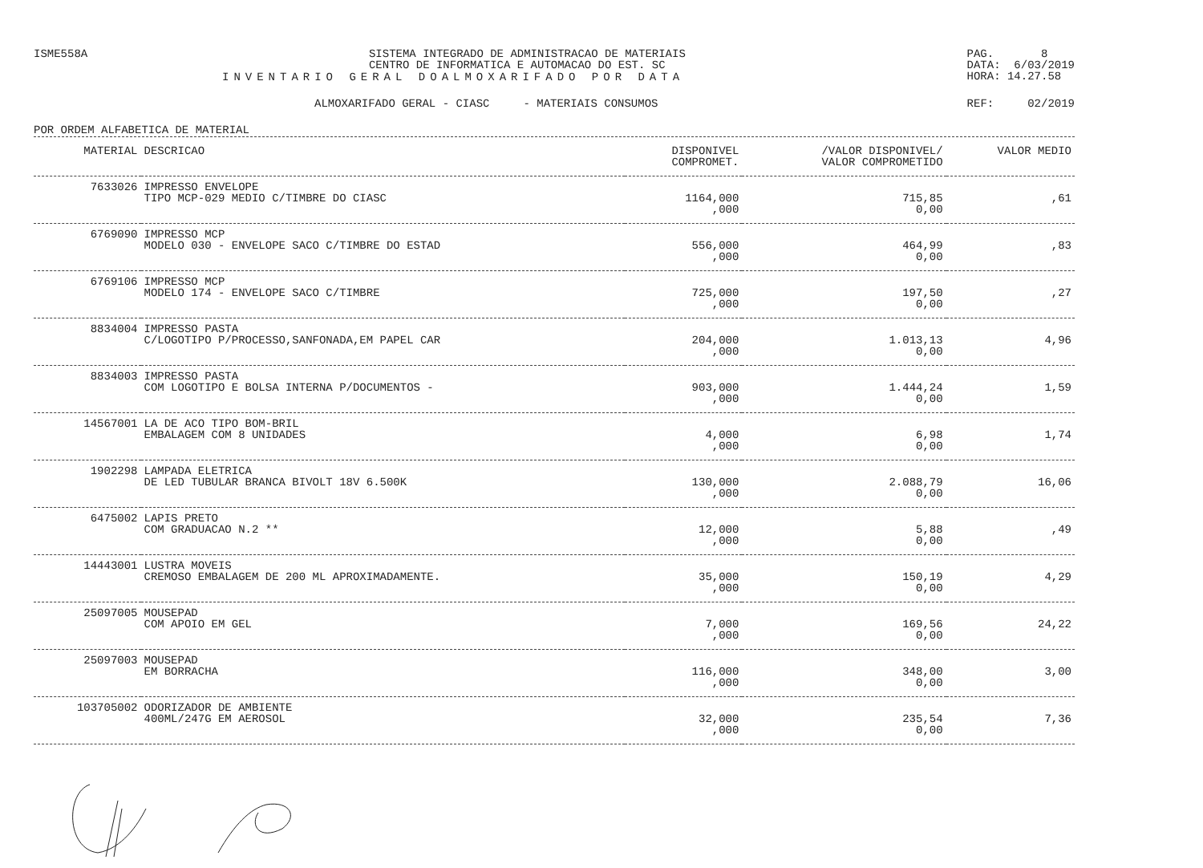ISME558A SISTEMA INTEGRADO DE ADMINISTRACAO DE MATERIAIS
CENTRO DE INFORMATICA E AUTOMACAO DO EST. SC
PAG. 8
DATA: 6/03/2019
HORA: 14.27.58
INVENTARIO GERAL DOALMOXARIFADO POR DATA
ALMOXARIFADO GERAL - CIASC - MATERIAIS CONSUMOS
REF: 02/2019
POR ORDEM ALFABETICA DE MATERIAL
| MATERIAL | DESCRICAO | DISPONIVEL COMPROMET. | /VALOR DISPONIVEL/ VALOR COMPROMETIDO | VALOR MEDIO |
| --- | --- | --- | --- | --- |
| 7633026 | IMPRESSO ENVELOPE TIPO MCP-029 MEDIO C/TIMBRE DO CIASC | 1164,000 ,000 | 715,85 0,00 | ,61 |
| 6769090 | IMPRESSO MCP MODELO 030 - ENVELOPE SACO C/TIMBRE DO ESTAD | 556,000 ,000 | 464,99 0,00 | ,83 |
| 6769106 | IMPRESSO MCP MODELO 174 - ENVELOPE SACO C/TIMBRE | 725,000 ,000 | 197,50 0,00 | ,27 |
| 8834004 | IMPRESSO PASTA C/LOGOTIPO P/PROCESSO,SANFONADA,EM PAPEL CAR | 204,000 ,000 | 1.013,13 0,00 | 4,96 |
| 8834003 | IMPRESSO PASTA COM LOGOTIPO E BOLSA INTERNA P/DOCUMENTOS - | 903,000 ,000 | 1.444,24 0,00 | 1,59 |
| 14567001 | LA DE ACO TIPO BOM-BRIL EMBALAGEM COM 8 UNIDADES | 4,000 ,000 | 6,98 0,00 | 1,74 |
| 1902298 | LAMPADA ELETRICA DE LED TUBULAR BRANCA BIVOLT 18V 6.500K | 130,000 ,000 | 2.088,79 0,00 | 16,06 |
| 6475002 | LAPIS PRETO COM GRADUACAO N.2 ** | 12,000 ,000 | 5,88 0,00 | ,49 |
| 14443001 | LUSTRA MOVEIS CREMOSO EMBALAGEM DE 200 ML APROXIMADAMENTE. | 35,000 ,000 | 150,19 0,00 | 4,29 |
| 25097005 | MOUSEPAD COM APOIO EM GEL | 7,000 ,000 | 169,56 0,00 | 24,22 |
| 25097003 | MOUSEPAD EM BORRACHA | 116,000 ,000 | 348,00 0,00 | 3,00 |
| 103705002 | ODORIZADOR DE AMBIENTE 400ML/247G EM AEROSOL | 32,000 ,000 | 235,54 0,00 | 7,36 |